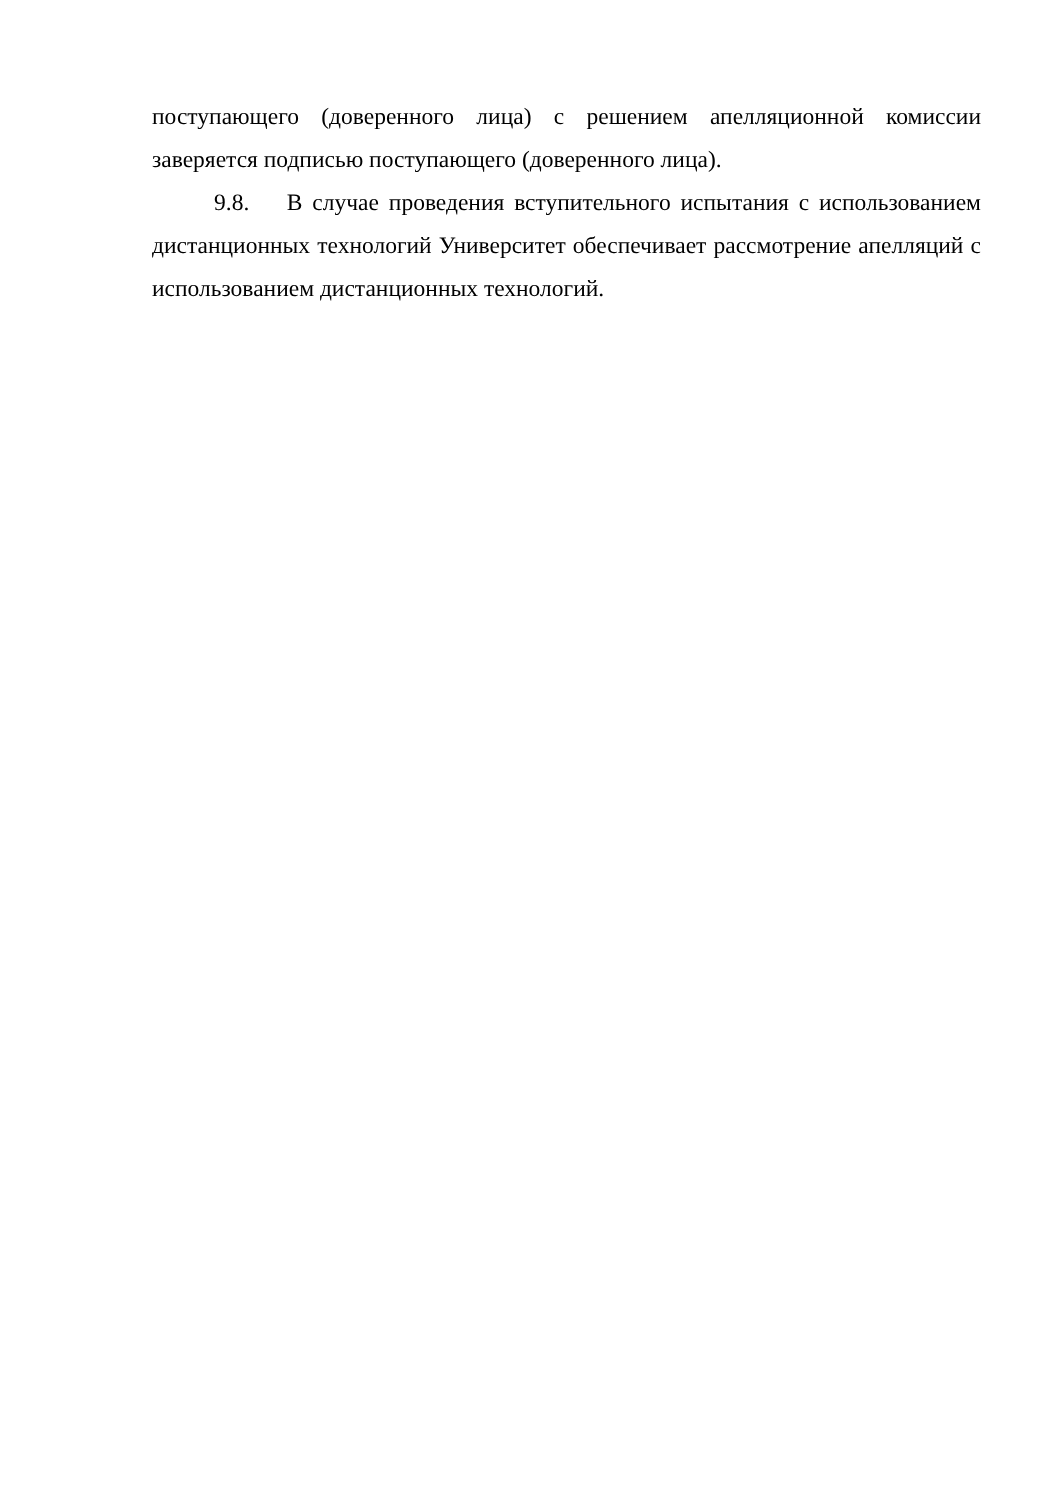поступающего (доверенного лица) с решением апелляционной комиссии заверяется подписью поступающего (доверенного лица).
9.8. В случае проведения вступительного испытания с использованием дистанционных технологий Университет обеспечивает рассмотрение апелляций с использованием дистанционных технологий.